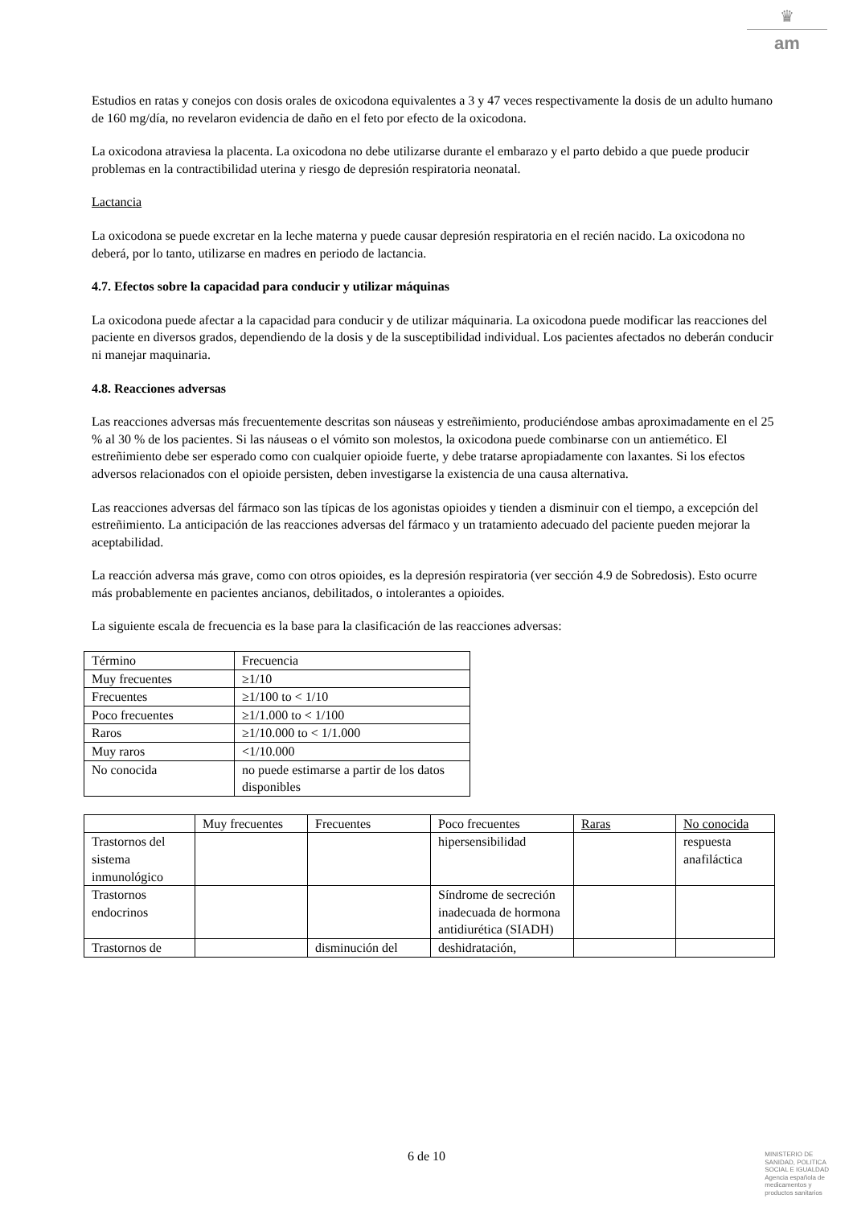♛
am
Estudios en ratas y conejos con dosis orales de oxicodona equivalentes a 3 y 47 veces respectivamente la dosis de un adulto humano de 160 mg/día, no revelaron evidencia de daño en el feto por efecto de la oxicodona.
La oxicodona atraviesa la placenta. La oxicodona no debe utilizarse durante el embarazo y el parto debido a que puede producir problemas en la contractibilidad uterina y riesgo de depresión respiratoria neonatal.
Lactancia
La oxicodona se puede excretar en la leche materna y puede causar depresión respiratoria en el recién nacido. La oxicodona no deberá, por lo tanto, utilizarse en madres en periodo de lactancia.
4.7. Efectos sobre la capacidad para conducir y utilizar máquinas
La oxicodona puede afectar a la capacidad para conducir y de utilizar máquinaria. La oxicodona puede modificar las reacciones del paciente en diversos grados, dependiendo de la dosis y de la susceptibilidad individual. Los pacientes afectados no deberán conducir ni manejar maquinaria.
4.8. Reacciones adversas
Las reacciones adversas más frecuentemente descritas son náuseas y estreñimiento, produciéndose ambas aproximadamente en el 25 % al 30 % de los pacientes. Si las náuseas o el vómito son molestos, la oxicodona puede combinarse con un antiemético. El estreñimiento debe ser esperado como con cualquier opioide fuerte, y debe tratarse apropiadamente con laxantes. Si los efectos adversos relacionados con el opioide persisten, deben investigarse la existencia de una causa alternativa.
Las reacciones adversas del fármaco son las típicas de los agonistas opioides y tienden a disminuir con el tiempo, a excepción del estreñimiento. La anticipación de las reacciones adversas del fármaco y un tratamiento adecuado del paciente pueden mejorar la aceptabilidad.
La reacción adversa más grave, como con otros opioides, es la depresión respiratoria (ver sección 4.9 de Sobredosis). Esto ocurre más probablemente en pacientes ancianos, debilitados, o intolerantes a opioides.
La siguiente escala de frecuencia es la base para la clasificación de las reacciones adversas:
| Término | Frecuencia |
| Muy frecuentes | ≥1/10 |
| Frecuentes | ≥1/100 to < 1/10 |
| Poco frecuentes | ≥1/1.000 to < 1/100 |
| Raros | ≥1/10.000 to < 1/1.000 |
| Muy raros | <1/10.000 |
| No conocida | no puede estimarse a partir de los datos disponibles |
| | Muy frecuentes | Frecuentes | Poco frecuentes | Raras | No conocida |
| Trastornos del sistema inmunológico | | | hipersensibilidad | | respuesta anafiláctica |
| Trastornos endocrinos | | | Síndrome de secreción inadecuada de hormona antidiurética (SIADH) | | |
| Trastornos de | | disminución del | deshidratación, | | |
6 de 10
MINISTERIO DE
SANIDAD, POLITICA
SOCIAL E IGUALDAD
Agencia española de
medicamentos y
productos sanitarios